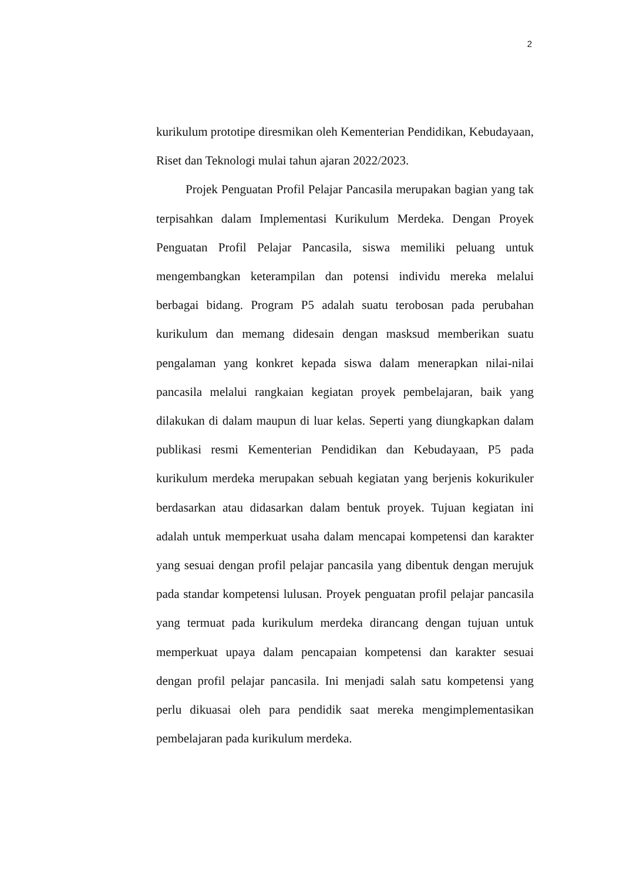2
kurikulum prototipe diresmikan oleh Kementerian Pendidikan, Kebudayaan, Riset dan Teknologi mulai tahun ajaran 2022/2023.
Projek Penguatan Profil Pelajar Pancasila merupakan bagian yang tak terpisahkan dalam Implementasi Kurikulum Merdeka. Dengan Proyek Penguatan Profil Pelajar Pancasila, siswa memiliki peluang untuk mengembangkan keterampilan dan potensi individu mereka melalui berbagai bidang. Program P5 adalah suatu terobosan pada perubahan kurikulum dan memang didesain dengan masksud memberikan suatu pengalaman yang konkret kepada siswa dalam menerapkan nilai-nilai pancasila melalui rangkaian kegiatan proyek pembelajaran, baik yang dilakukan di dalam maupun di luar kelas. Seperti yang diungkapkan dalam publikasi resmi Kementerian Pendidikan dan Kebudayaan, P5 pada kurikulum merdeka merupakan sebuah kegiatan yang berjenis kokurikuler berdasarkan atau didasarkan dalam bentuk proyek. Tujuan kegiatan ini adalah untuk memperkuat usaha dalam mencapai kompetensi dan karakter yang sesuai dengan profil pelajar pancasila yang dibentuk dengan merujuk pada standar kompetensi lulusan. Proyek penguatan profil pelajar pancasila yang termuat pada kurikulum merdeka dirancang dengan tujuan untuk memperkuat upaya dalam pencapaian kompetensi dan karakter sesuai dengan profil pelajar pancasila. Ini menjadi salah satu kompetensi yang perlu dikuasai oleh para pendidik saat mereka mengimplementasikan pembelajaran pada kurikulum merdeka.